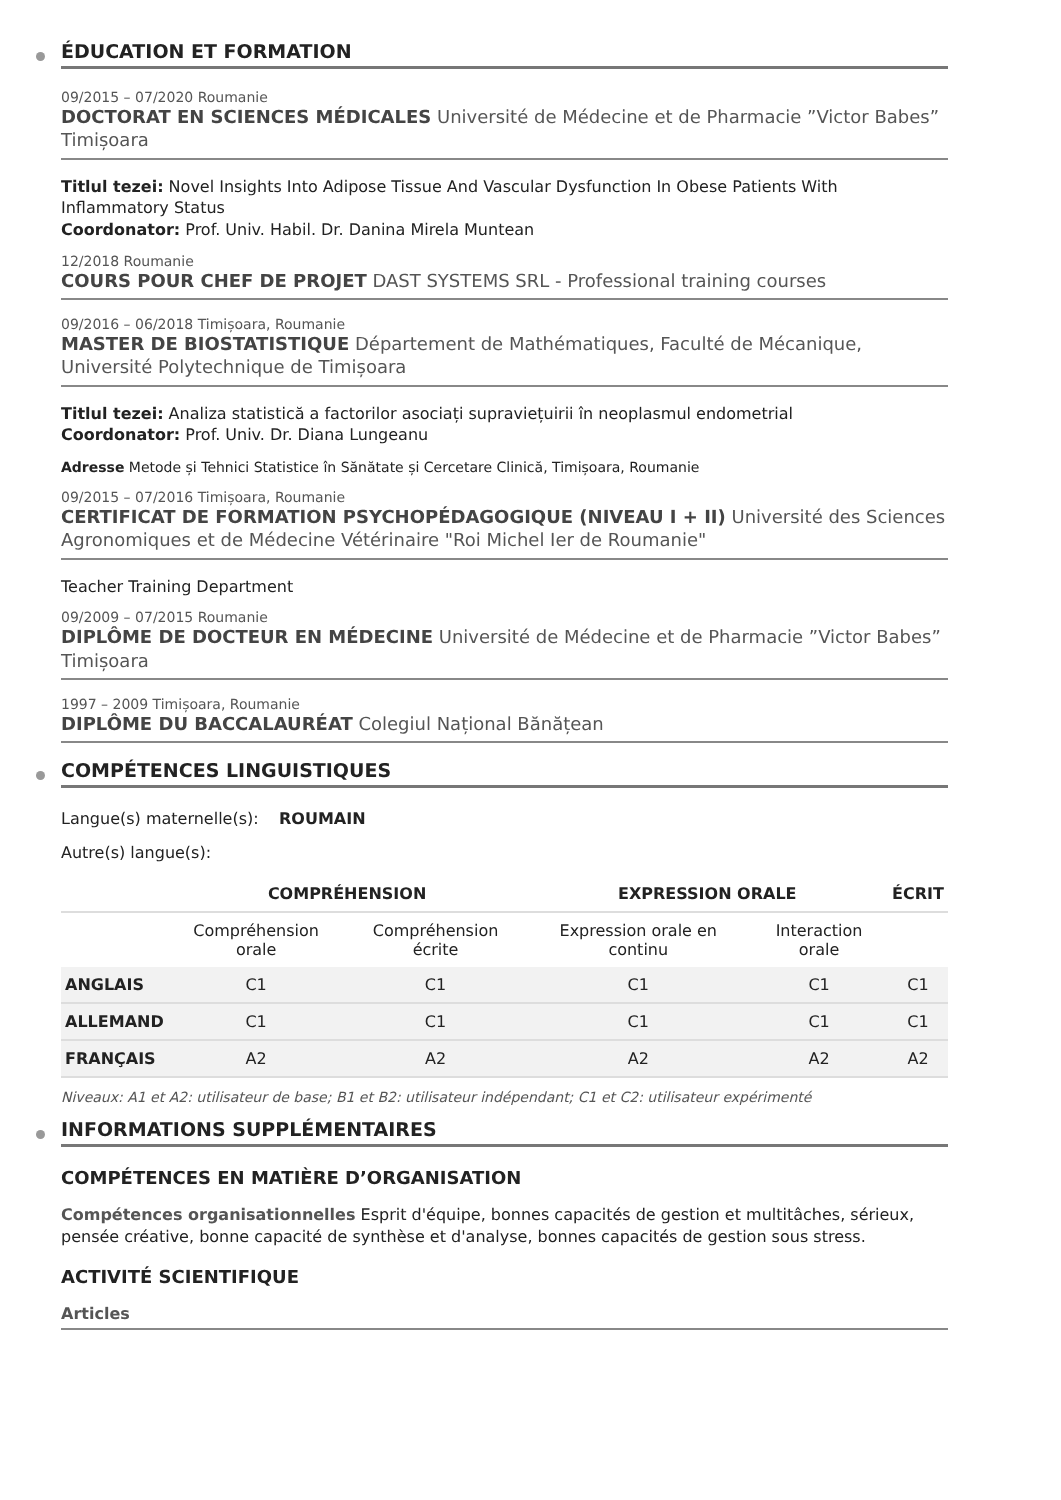ÉDUCATION ET FORMATION
09/2015 – 07/2020 Roumanie
DOCTORAT EN SCIENCES MÉDICALES Université de Médecine et de Pharmacie ”Victor Babes” Timișoara
Titlul tezei: Novel Insights Into Adipose Tissue And Vascular Dysfunction In Obese Patients With Inflammatory Status
Coordonator: Prof. Univ. Habil. Dr. Danina Mirela Muntean
12/2018 Roumanie
COURS POUR CHEF DE PROJET DAST SYSTEMS SRL - Professional training courses
09/2016 – 06/2018 Timișoara, Roumanie
MASTER DE BIOSTATISTIQUE Département de Mathématiques, Faculté de Mécanique, Université Polytechnique de Timișoara
Titlul tezei: Analiza statistică a factorilor asociați supraviețuirii în neoplasmul endometrial
Coordonator: Prof. Univ. Dr. Diana Lungeanu
Adresse Metode și Tehnici Statistice în Sănătate și Cercetare Clinică, Timișoara, Roumanie
09/2015 – 07/2016 Timișoara, Roumanie
CERTIFICAT DE FORMATION PSYCHOPÉDAGOGIQUE (NIVEAU I + II) Université des Sciences Agronomiques et de Médecine Vétérinaire "Roi Michel Ier de Roumanie"
Teacher Training Department
09/2009 – 07/2015 Roumanie
DIPLÔME DE DOCTEUR EN MÉDECINE Université de Médecine et de Pharmacie ”Victor Babes” Timișoara
1997 – 2009 Timișoara, Roumanie
DIPLÔME DU BACCALAURÉAT Colegiul Național Bănățean
COMPÉTENCES LINGUISTIQUES
Langue(s) maternelle(s): ROUMAIN
Autre(s) langue(s):
| | COMPRÉHENSION | | EXPRESSION ORALE | | ÉCRIT |
| --- | --- | --- | --- | --- | --- |
| | Compréhension orale | Compréhension écrite | Expression orale en continu | Interaction orale | |
| ANGLAIS | C1 | C1 | C1 | C1 | C1 |
| ALLEMAND | C1 | C1 | C1 | C1 | C1 |
| FRANÇAIS | A2 | A2 | A2 | A2 | A2 |
Niveaux: A1 et A2: utilisateur de base; B1 et B2: utilisateur indépendant; C1 et C2: utilisateur expérimenté
INFORMATIONS SUPPLÉMENTAIRES
COMPÉTENCES EN MATIÈRE D’ORGANISATION
Compétences organisationnelles Esprit d'équipe, bonnes capacités de gestion et multitâches, sérieux, pensée créative, bonne capacité de synthèse et d'analyse, bonnes capacités de gestion sous stress.
ACTIVITÉ SCIENTIFIQUE
Articles